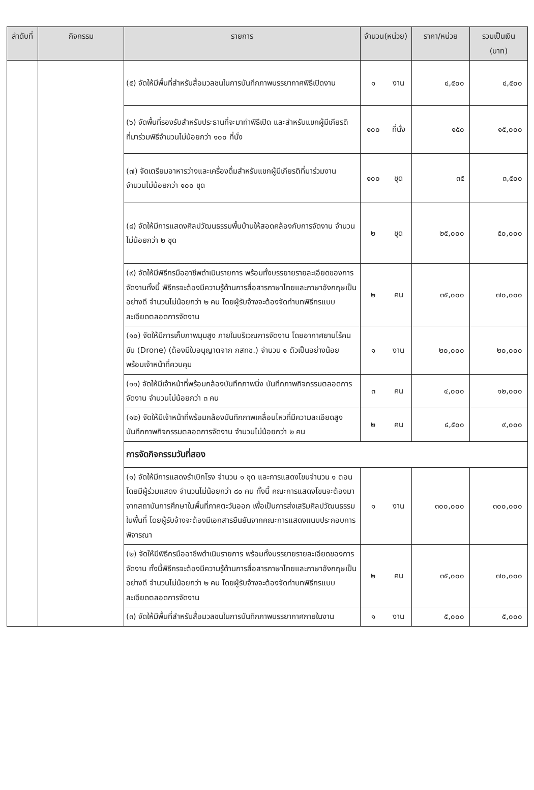| ลำดับที่ | กิจกรรม | รายการ | จำนวน(หน่วย) | | ราคา/หน่วย | รวมเป็นเงิน (บาท) |
| --- | --- | --- | --- | --- | --- | --- |
| | | (๕) จัดให้มีพื้นที่สำหรับสื่อมวลชนในการบันทึกภาพบรรยากาศพิธีเปิดงาน | ๑ | งาน | ๔,๕๐๐ | ๔,๕๐๐ |
| | | (๖) จัดพื้นที่รองรับสำหรับประธานที่จะมาทำพิธีเปิด และสำหรับแขกผู้มีเกียรติที่มาร่วมพิธีจำนวนไม่น้อยกว่า ๑๐๐ ที่นั่ง | ๑๐๐ | ที่นั่ง | ๑๕๐ | ๑๕,๐๐๐ |
| | | (๗) จัดเตรียมอาหารว่างและเครื่องดื่มสำหรับแขกผู้มีเกียรติที่มาร่วมงาน จำนวนไม่น้อยกว่า ๑๐๐ ชุด | ๑๐๐ | ชุด | ๓๕ | ๓,๕๐๐ |
| | | (๘) จัดให้มีการแสดงศิลปวัฒนธรรมพื้นบ้านให้สอดคล้องกับการจัดงาน จำนวนไม่น้อยกว่า ๒ ชุด | ๒ | ชุด | ๒๕,๐๐๐ | ๕๐,๐๐๐ |
| | | (๙) จัดให้มีพิธีกรมืออาชีพดำเนินรายการ พร้อมทั้งบรรยายรายละเอียดของการจัดงานทั้งนี้ พิธีกรจะต้องมีความรู้ด้านการสื่อสารภาษาไทยและภาษาอังกฤษเป็นอย่างดี จำนวนไม่น้อยกว่า ๒ คน โดยผู้รับจ้างจะต้องจัดทำบทพิธีกรแบบละเอียดตลอดการจัดงาน | ๒ | คน | ๓๕,๐๐๐ | ๗๐,๐๐๐ |
| | | (๑๐) จัดให้มีการเก็บภาพมุมสูง ภายในบริเวณการจัดงาน โดยอากาศยานไร้คนขับ (Drone) (ต้องมีใบอนุญาตจาก กสทช.) จำนวน ๑ ตัวเป็นอย่างน้อย พร้อมเจ้าหน้าที่ควบคุม | ๑ | งาน | ๒๐,๐๐๐ | ๒๐,๐๐๐ |
| | | (๑๑) จัดให้มีเจ้าหน้าที่พร้อมกล้องบันทึกภาพนิ่ง บันทึกภาพกิจกรรมตลอดการจัดงาน จำนวนไม่น้อยกว่า ๓ คน | ๓ | คน | ๔,๐๐๐ | ๑๒,๐๐๐ |
| | | (๑๒) จัดให้มีเจ้าหน้าที่พร้อมกล้องบันทึกภาพเคลื่อนไหวที่มีความละเอียดสูง บันทึกภาพกิจกรรมตลอดการจัดงาน จำนวนไม่น้อยกว่า ๒ คน | ๒ | คน | ๔,๕๐๐ | ๙,๐๐๐ |
| | | การจัดกิจกรรมวันที่สอง | | | | |
| | | (๑) จัดให้มีการแสดงรำเบิกโรง จำนวน ๑ ชุด และการแสดงโขนจำนวน ๑ ตอน โดยมีผู้ร่วมแสดง จำนวนไม่น้อยกว่า ๘๐ คน ทั้งนี้ คณะการแสดงโขนจะต้องมาจากสถาบันการศึกษาในพื้นที่ภาคตะวันออก เพื่อเป็นการส่งเสริมศิลปวัฒนธรรมในพื้นที่ โดยผู้รับจ้างจะต้องมีเอกสารยืนยันจากคณะการแสดงแนบประกอบการพิจารณา | ๑ | งาน | ๓๐๐,๐๐๐ | ๓๐๐,๐๐๐ |
| | | (๒) จัดให้มีพิธีกรมืออาชีพดำเนินรายการ พร้อมทั้งบรรยายรายละเอียดของการจัดงาน ทั้งนี้พิธีกรจะต้องมีความรู้ด้านการสื่อสารภาษาไทยและภาษาอังกฤษเป็นอย่างดี จำนวนไม่น้อยกว่า ๒ คน โดยผู้รับจ้างจะต้องจัดทำบทพิธีกรแบบละเอียดตลอดการจัดงาน | ๒ | คน | ๓๕,๐๐๐ | ๗๐,๐๐๐ |
| | | (๓) จัดให้มีพื้นที่สำหรับสื่อมวลชนในการบันทึกภาพบรรยากาศภายในงาน | ๑ | งาน | ๕,๐๐๐ | ๕,๐๐๐ |